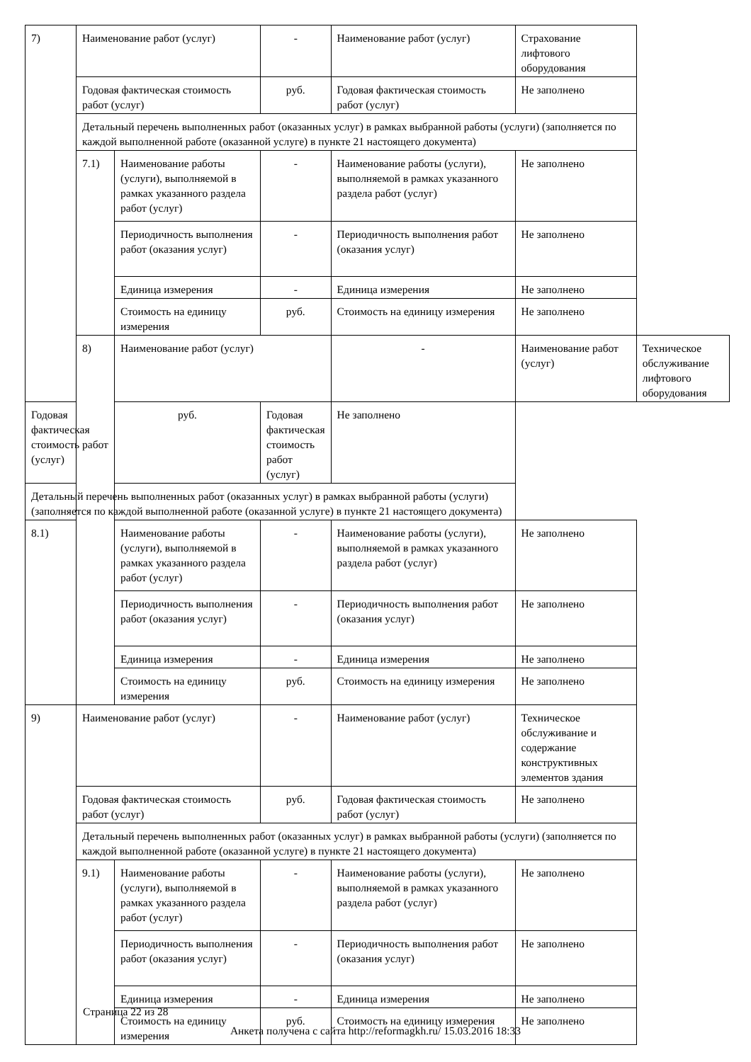| 7) | Наименование работ (услуг) | | - | Наименование работ (услуг) | Страхование лифтового оборудования | |
| | Годовая фактическая стоимость работ (услуг) | | руб. | Годовая фактическая стоимость работ (услуг) | Не заполнено | |
| | Детальный перечень выполненных работ (оказанных услуг) в рамках выбранной работы (услуги) (заполняется по каждой выполненной работе (оказанной услуге) в пункте 21 настоящего документа) | | | | | |
| | 7.1) | Наименование работы (услуги), выполняемой в рамках указанного раздела работ (услуг) | - | Наименование работы (услуги), выполняемой в рамках указанного раздела работ (услуг) | Не заполнено | |
| | | Периодичность выполнения работ (оказания услуг) | - | Периодичность выполнения работ (оказания услуг) | Не заполнено | |
| | | Единица измерения | - | Единица измерения | Не заполнено | |
| | | Стоимость на единицу измерения | руб. | Стоимость на единицу измерения | Не заполнено | |
| | 8) | Наименование работ (услуг) | | - | Наименование работ (услуг) | Техническое обслуживание лифтового оборудования |
| Годовая фактическая стоимость работ (услуг) | | руб. | Годовая фактическая стоимость работ (услуг) | Не заполнено | | |
| Детальный перечень выполненных работ (оказанных услуг) в рамках выбранной работы (услуги) (заполняется по каждой выполненной работе (оказанной услуге) в пункте 21 настоящего документа) | | | | | | |
| 8.1) | | Наименование работы (услуги), выполняемой в рамках указанного раздела работ (услуг) | - | Наименование работы (услуги), выполняемой в рамках указанного раздела работ (услуг) | Не заполнено | |
| | | Периодичность выполнения работ (оказания услуг) | - | Периодичность выполнения работ (оказания услуг) | Не заполнено | |
| | | Единица измерения | - | Единица измерения | Не заполнено | |
| | | Стоимость на единицу измерения | руб. | Стоимость на единицу измерения | Не заполнено | |
| 9) | Наименование работ (услуг) | | - | Наименование работ (услуг) | Техническое обслуживание и содержание конструктивных элементов здания | |
| | Годовая фактическая стоимость работ (услуг) | | руб. | Годовая фактическая стоимость работ (услуг) | Не заполнено | |
| | Детальный перечень выполненных работ (оказанных услуг) в рамках выбранной работы (услуги) (заполняется по каждой выполненной работе (оказанной услуге) в пункте 21 настоящего документа) | | | | | |
| | 9.1) | Наименование работы (услуги), выполняемой в рамках указанного раздела работ (услуг) | - | Наименование работы (услуги), выполняемой в рамках указанного раздела работ (услуг) | Не заполнено | |
| | | Периодичность выполнения работ (оказания услуг) | - | Периодичность выполнения работ (оказания услуг) | Не заполнено | |
| | | Единица измерения | - | Единица измерения | Не заполнено | |
| | | Стоимость на единицу измерения | руб. | Стоимость на единицу измерения | Не заполнено | |
Страница 22 из 28
Анкета получена с сайта http://reformagkh.ru/ 15.03.2016 18:33